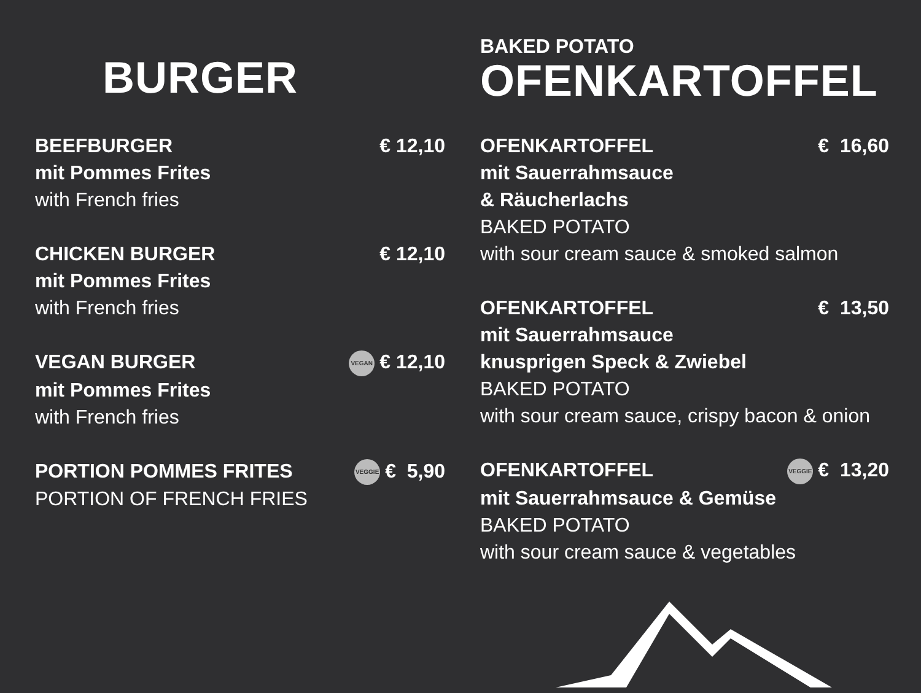BURGER
BEEFBURGER € 12,10
mit Pommes Frites
with French fries
CHICKEN BURGER € 12,10
mit Pommes Frites
with French fries
VEGAN BURGER VEGAN € 12,10
mit Pommes Frites
with French fries
PORTION POMMES FRITES VEGGIE € 5,90
PORTION OF FRENCH FRIES
BAKED POTATO
OFENKARTOFFEL
OFENKARTOFFEL € 16,60
mit Sauerrahmsauce
& Räucherlachs
BAKED POTATO
with sour cream sauce & smoked salmon
OFENKARTOFFEL € 13,50
mit Sauerrahmsauce
knusprigen Speck & Zwiebel
BAKED POTATO
with sour cream sauce, crispy bacon & onion
OFENKARTOFFEL VEGGIE € 13,20
mit Sauerrahmsauce & Gemüse
BAKED POTATO
with sour cream sauce & vegetables